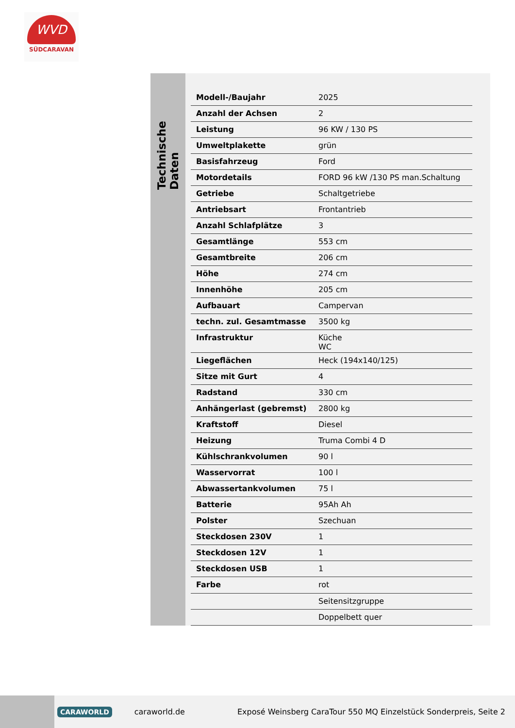WVD
SÜDCARAVAN
Technische Daten
| Modell-/Baujahr | 2025 |
| Anzahl der Achsen | 2 |
| Leistung | 96 KW / 130 PS |
| Umweltplakette | grün |
| Basisfahrzeug | Ford |
| Motordetails | FORD 96 kW /130 PS man.Schaltung |
| Getriebe | Schaltgetriebe |
| Antriebsart | Frontantrieb |
| Anzahl Schlafplätze | 3 |
| Gesamtlänge | 553 cm |
| Gesamtbreite | 206 cm |
| Höhe | 274 cm |
| Innenhöhe | 205 cm |
| Aufbauart | Campervan |
| techn. zul. Gesamtmasse | 3500 kg |
| Infrastruktur | Küche WC |
| Liegeflächen | Heck (194x140/125) |
| Sitze mit Gurt | 4 |
| Radstand | 330 cm |
| Anhängerlast (gebremst) | 2800 kg |
| Kraftstoff | Diesel |
| Heizung | Truma Combi 4 D |
| Kühlschrankvolumen | 90 l |
| Wasservorrat | 100 l |
| Abwassertankvolumen | 75 l |
| Batterie | 95Ah Ah |
| Polster | Szechuan |
| Steckdosen 230V | 1 |
| Steckdosen 12V | 1 |
| Steckdosen USB | 1 |
| Farbe | rot |
| | Seitensitzgruppe |
| | Doppelbett quer |
CARAWORLD caraworld.de Exposé Weinsberg CaraTour 550 MQ Einzelstück Sonderpreis, Seite 2